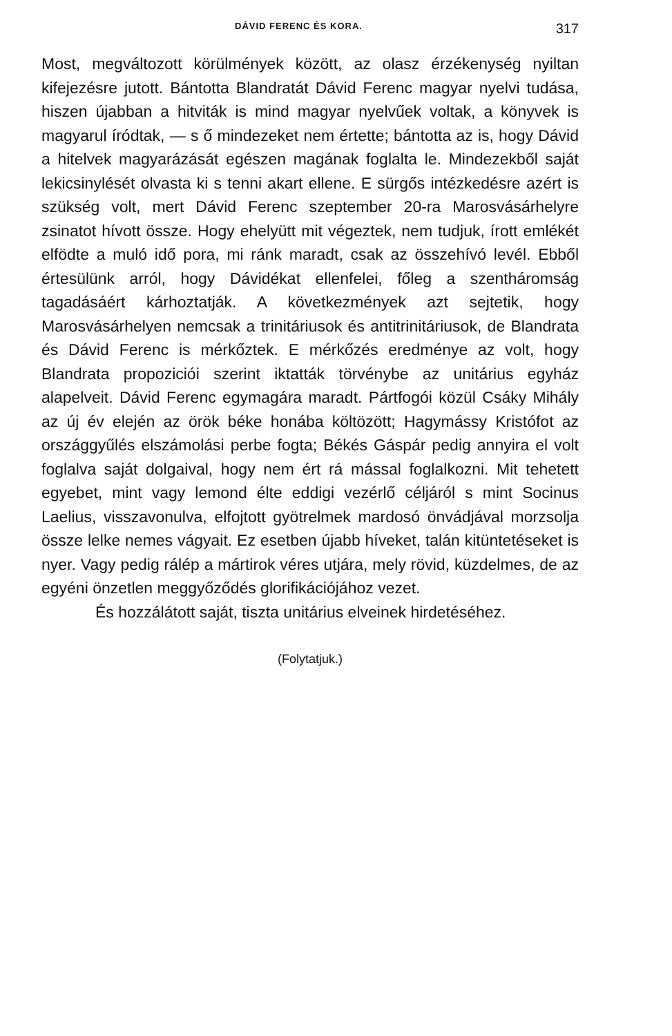DÁVID FERENC ÉS KORA. 317
Most, megváltozott körülmények között, az olasz érzékenység nyiltan kifejezésre jutott. Bántotta Blandratát Dávid Ferenc magyar nyelvi tudása, hiszen újabban a hitviták is mind magyar nyelvűek voltak, a könyvek is magyarul íródtak, — s ő mindezeket nem értette; bántotta az is, hogy Dávid a hitelvek magyarázását egészen magának foglalta le. Mindezekből saját lekicsinylését olvasta ki s tenni akart ellene. E sürgős intézkedésre azért is szükség volt, mert Dávid Ferenc szeptember 20-ra Marosvásárhelyre zsinatot hívott össze. Hogy ehelyütt mit végeztek, nem tudjuk, írott emlékét elfödte a muló idő pora, mi ránk maradt, csak az összehívó levél. Ebből értesülünk arról, hogy Dávidékat ellenfelei, főleg a szentháromság tagadásáért kárhoztatják. A következmények azt sejtetik, hogy Marosvásárhelyen nemcsak a trinitáriusok és antitrinitáriusok, de Blandrata és Dávid Ferenc is mérkőztek. E mérkőzés eredménye az volt, hogy Blandrata propoziciói szerint iktatták törvénybe az unitárius egyház alapelveit. Dávid Ferenc egymagára maradt. Pártfogói közül Csáky Mihály az új év elején az örök béke honába költözött; Hagymássy Kristófot az országgyűlés elszámolási perbe fogta; Békés Gáspár pedig annyira el volt foglalva saját dolgaival, hogy nem ért rá mással foglalkozni. Mit tehetett egyebet, mint vagy lemond élte eddigi vezérlő céljáról s mint Socinus Laelius, visszavonulva, elfojtott gyötrelmek mardosó önvádjával morzsolja össze lelke nemes vágyait. Ez esetben újabb híveket, talán kitüntetéseket is nyer. Vagy pedig rálép a mártirok véres utjára, mely rövid, küzdelmes, de az egyéni önzetlen meggyőződés glorifikációjához vezet.
És hozzálátott saját, tiszta unitárius elveinek hirdetéséhez.
(Folytatjuk.)